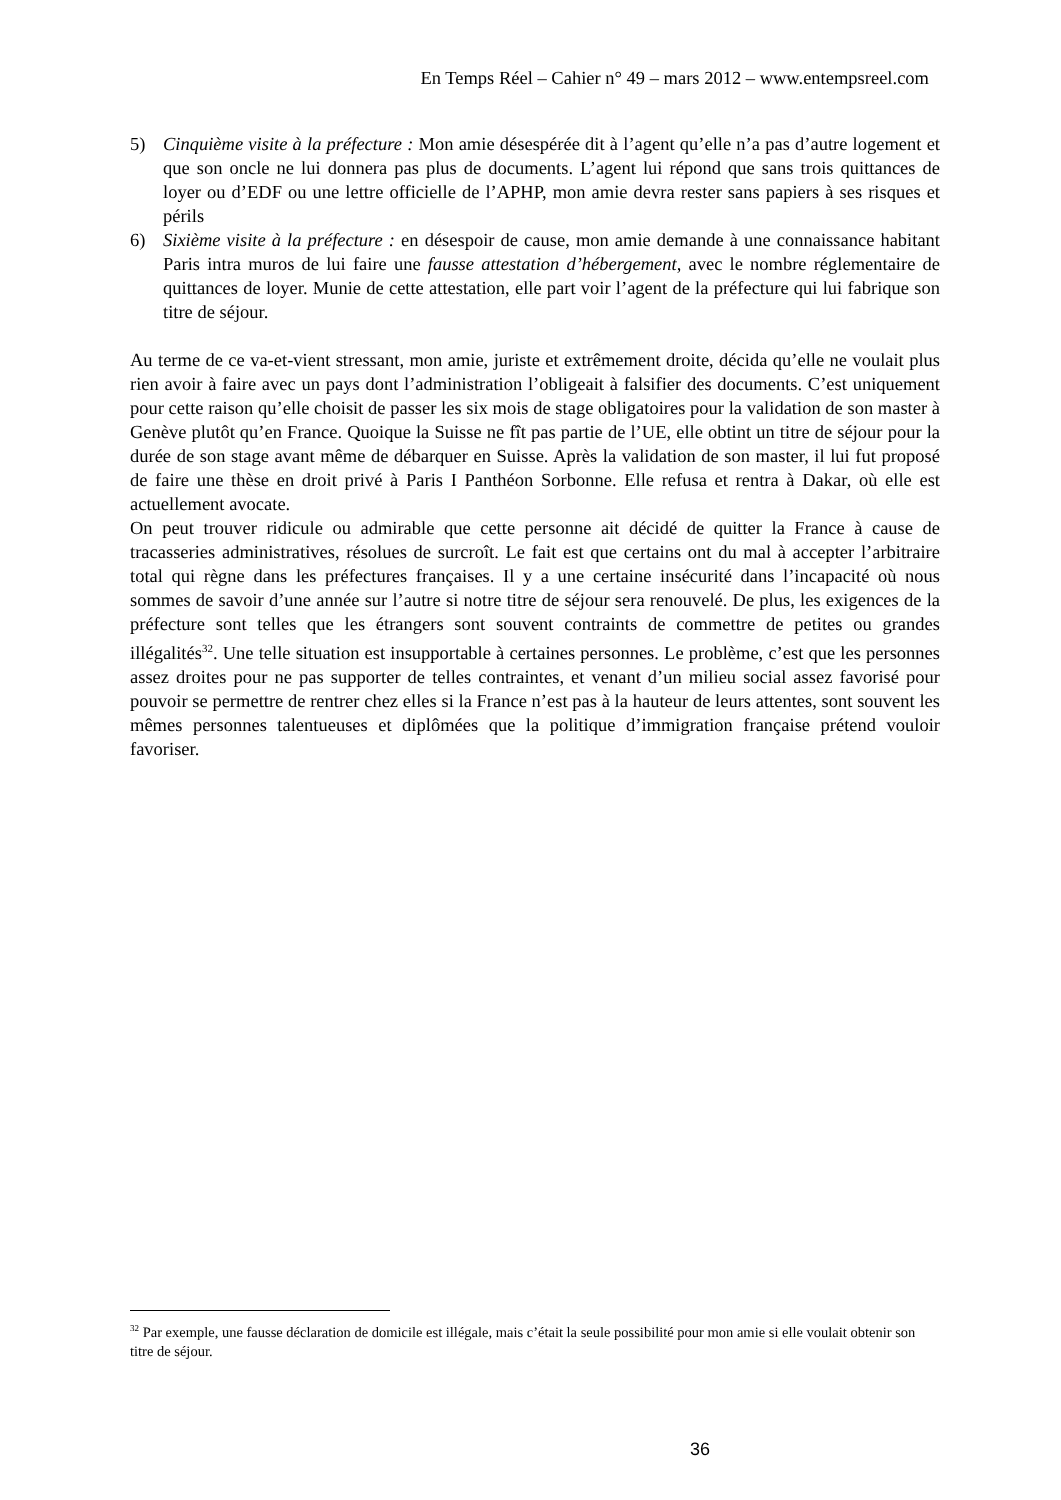En Temps Réel – Cahier n° 49 – mars 2012 – www.entempsreel.com
5) Cinquième visite à la préfecture : Mon amie désespérée dit à l’agent qu’elle n’a pas d’autre logement et que son oncle ne lui donnera pas plus de documents. L’agent lui répond que sans trois quittances de loyer ou d’EDF ou une lettre officielle de l’APHP, mon amie devra rester sans papiers à ses risques et périls
6) Sixième visite à la préfecture : en désespoir de cause, mon amie demande à une connaissance habitant Paris intra muros de lui faire une fausse attestation d’hébergement, avec le nombre réglementaire de quittances de loyer. Munie de cette attestation, elle part voir l’agent de la préfecture qui lui fabrique son titre de séjour.
Au terme de ce va-et-vient stressant, mon amie, juriste et extrêmement droite, décida qu’elle ne voulait plus rien avoir à faire avec un pays dont l’administration l’obligeait à falsifier des documents. C’est uniquement pour cette raison qu’elle choisit de passer les six mois de stage obligatoires pour la validation de son master à Genève plutôt qu’en France. Quoique la Suisse ne fît pas partie de l’UE, elle obtint un titre de séjour pour la durée de son stage avant même de débarquer en Suisse. Après la validation de son master, il lui fut proposé de faire une thèse en droit privé à Paris I Panthéon Sorbonne. Elle refusa et rentra à Dakar, où elle est actuellement avocate.
On peut trouver ridicule ou admirable que cette personne ait décidé de quitter la France à cause de tracasseries administratives, résolues de surcroît. Le fait est que certains ont du mal à accepter l’arbitraire total qui règne dans les préfectures françaises. Il y a une certaine insécurité dans l’incapacité où nous sommes de savoir d’une année sur l’autre si notre titre de séjour sera renouvelé. De plus, les exigences de la préfecture sont telles que les étrangers sont souvent contraints de commettre de petites ou grandes illégalités<sup>32</sup>. Une telle situation est insupportable à certaines personnes. Le problème, c’est que les personnes assez droites pour ne pas supporter de telles contraintes, et venant d’un milieu social assez favorisé pour pouvoir se permettre de rentrer chez elles si la France n’est pas à la hauteur de leurs attentes, sont souvent les mêmes personnes talentueuses et diplômées que la politique d’immigration française prétend vouloir favoriser.
<sup>32</sup> Par exemple, une fausse déclaration de domicile est illégale, mais c’était la seule possibilité pour mon amie si elle voulait obtenir son titre de séjour.
36